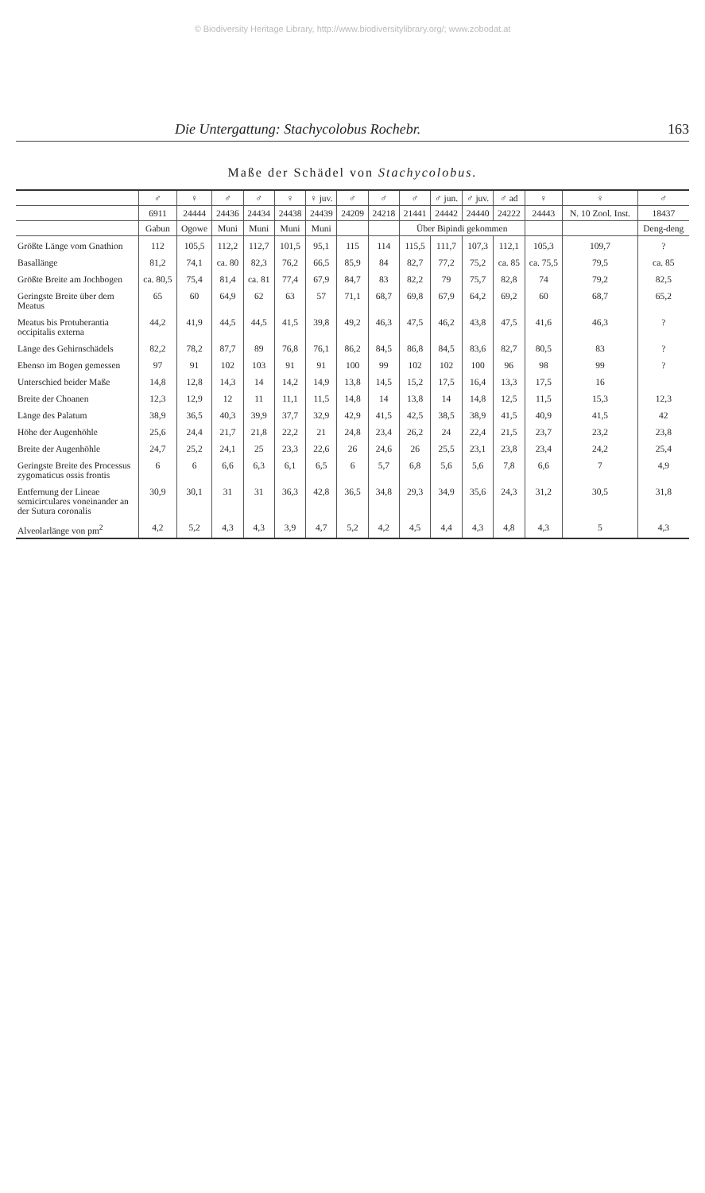© Biodiversity Heritage Library, http://www.biodiversitylibrary.org/; www.zobodat.at
Die Untergattung: Stachycolobus Rochebr. 163
Maße der Schädel von Stachycolobus.
| | ♂ | ♀ | ♂ | ♂ | ♀ | ♀ juv. | ♂ | ♂ | ♂ | ♂ jun. | ♂ juv. | ♂ ad | ♀ | ♀ | ♂ |
| --- | --- | --- | --- | --- | --- | --- | --- | --- | --- | --- | --- | --- | --- | --- | --- |
| | 6911 | 24444 | 24436 | 24434 | 24438 | 24439 | 24209 | 24218 | 21441 | 24442 | 24440 | 24222 | 24443 | N. 10 Zool. Inst. | 18437 |
| | Gabun | Ogowe | Muni | Muni | Muni | Muni | | | Über Bipindi gekommen | | | | | | Deng-deng |
| Größte Länge vom Gnathion | 112 | 105,5 | 112,2 | 112,7 | 101,5 | 95,1 | 115 | 114 | 115,5 | 111,7 | 107,3 | 112,1 | 105,3 | 109,7 | ? |
| Basallänge | 81,2 | 74,1 | ca. 80 | 82,3 | 76,2 | 66,5 | 85,9 | 84 | 82,7 | 77,2 | 75,2 | ca. 85 | ca. 75,5 | 79,5 | ca. 85 |
| Größte Breite am Jochbogen | ca. 80,5 | 75,4 | 81,4 | ca. 81 | 77,4 | 67,9 | 84,7 | 83 | 82,2 | 79 | 75,7 | 82,8 | 74 | 79,2 | 82,5 |
| Geringste Breite über dem Meatus | 65 | 60 | 64,9 | 62 | 63 | 57 | 71,1 | 68,7 | 69,8 | 67,9 | 64,2 | 69,2 | 60 | 68,7 | 65,2 |
| Meatus bis Protuberantia occipitalis externa | 44,2 | 41,9 | 44,5 | 44,5 | 41,5 | 39,8 | 49,2 | 46,3 | 47,5 | 46,2 | 43,8 | 47,5 | 41,6 | 46,3 | ? |
| Länge des Gehirnschädels | 82,2 | 78,2 | 87,7 | 89 | 76,8 | 76,1 | 86,2 | 84,5 | 86,8 | 84,5 | 83,6 | 82,7 | 80,5 | 83 | ? |
| Ebenso im Bogen gemessen | 97 | 91 | 102 | 103 | 91 | 91 | 100 | 99 | 102 | 102 | 100 | 96 | 98 | 99 | ? |
| Unterschied beider Maße | 14,8 | 12,8 | 14,3 | 14 | 14,2 | 14,9 | 13,8 | 14,5 | 15,2 | 17,5 | 16,4 | 13,3 | 17,5 | 16 | |
| Breite der Choanen | 12,3 | 12,9 | 12 | 11 | 11,1 | 11,5 | 14,8 | 14 | 13,8 | 14 | 14,8 | 12,5 | 11,5 | 15,3 | 12,3 |
| Länge des Palatum | 38,9 | 36,5 | 40,3 | 39,9 | 37,7 | 32,9 | 42,9 | 41,5 | 42,5 | 38,5 | 38,9 | 41,5 | 40,9 | 41,5 | 42 |
| Höhe der Augenhöhle | 25,6 | 24,4 | 21,7 | 21,8 | 22,2 | 21 | 24,8 | 23,4 | 26,2 | 24 | 22,4 | 21,5 | 23,7 | 23,2 | 23,8 |
| Breite der Augenhöhle | 24,7 | 25,2 | 24,1 | 25 | 23,3 | 22,6 | 26 | 24,6 | 26 | 25,5 | 23,1 | 23,8 | 23,4 | 24,2 | 25,4 |
| Geringste Breite des Processus zygomaticus ossis frontis | 6 | 6 | 6,6 | 6,3 | 6,1 | 6,5 | 6 | 5,7 | 6,8 | 5,6 | 5,6 | 7,8 | 6,6 | 7 | 4,9 |
| Entfernung der Lineae semicirculares voneinander an der Sutura coronalis | 30,9 | 30,1 | 31 | 31 | 36,3 | 42,8 | 36,5 | 34,8 | 29,3 | 34,9 | 35,6 | 24,3 | 31,2 | 30,5 | 31,8 |
| Alveolarlänge von pm<sup>2</sup> | 4,2 | 5,2 | 4,3 | 4,3 | 3,9 | 4,7 | 5,2 | 4,2 | 4,5 | 4,4 | 4,3 | 4,8 | 4,3 | 5 | 4,3 |